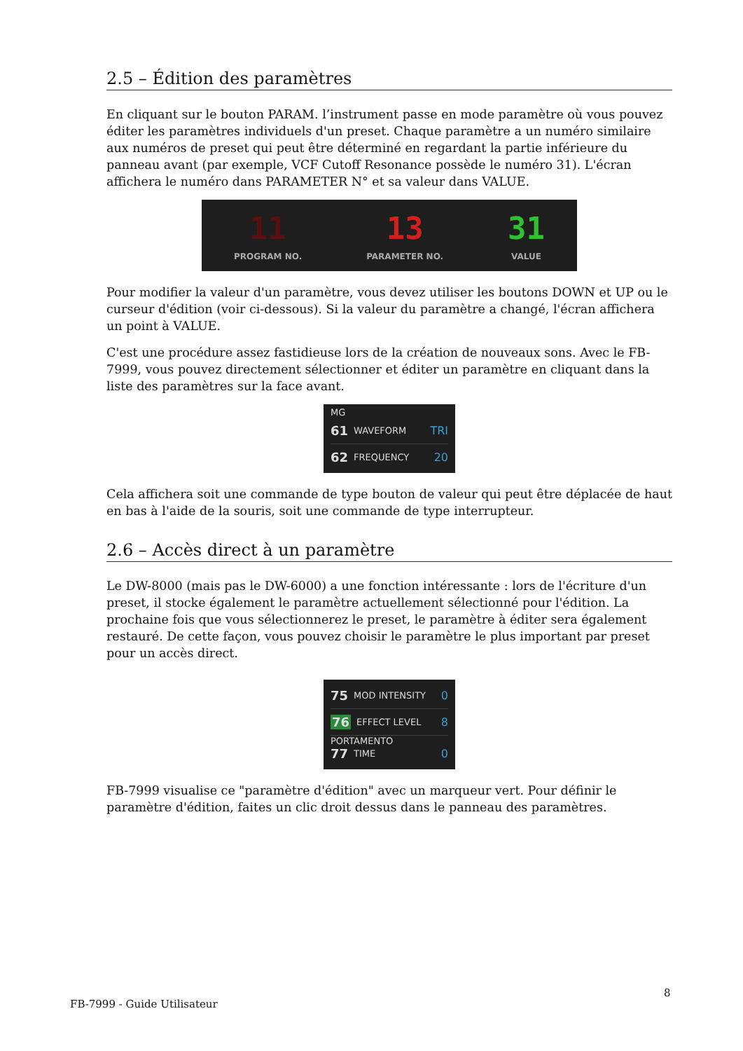2.5 – Édition des paramètres
En cliquant sur le bouton PARAM. l’instrument passe en mode paramètre où vous pouvez éditer les paramètres individuels d'un preset. Chaque paramètre a un numéro similaire aux numéros de preset qui peut être déterminé en regardant la partie inférieure du panneau avant (par exemple, VCF Cutoff Resonance possède le numéro 31). L'écran affichera le numéro dans PARAMETER N° et sa valeur dans VALUE.
11
PROGRAM NO.
13
PARAMETER NO.
31
VALUE
Pour modifier la valeur d'un paramètre, vous devez utiliser les boutons DOWN et UP ou le curseur d'édition (voir ci-dessous). Si la valeur du paramètre a changé, l'écran affichera un point à VALUE.
C'est une procédure assez fastidieuse lors de la création de nouveaux sons. Avec le FB-7999, vous pouvez directement sélectionner et éditer un paramètre en cliquant dans la liste des paramètres sur la face avant.
MG
61 WAVEFORM TRI
62 FREQUENCY 20
Cela affichera soit une commande de type bouton de valeur qui peut être déplacée de haut en bas à l'aide de la souris, soit une commande de type interrupteur.
2.6 – Accès direct à un paramètre
Le DW-8000 (mais pas le DW-6000) a une fonction intéressante : lors de l'écriture d'un preset, il stocke également le paramètre actuellement sélectionné pour l'édition. La prochaine fois que vous sélectionnerez le preset, le paramètre à éditer sera également restauré. De cette façon, vous pouvez choisir le paramètre le plus important par preset pour un accès direct.
75 MOD INTENSITY 0
76 EFFECT LEVEL 8
PORTAMENTO
77 TIME 0
FB-7999 visualise ce "paramètre d'édition" avec un marqueur vert. Pour définir le paramètre d'édition, faites un clic droit dessus dans le panneau des paramètres.
FB-7999 - Guide Utilisateur
8